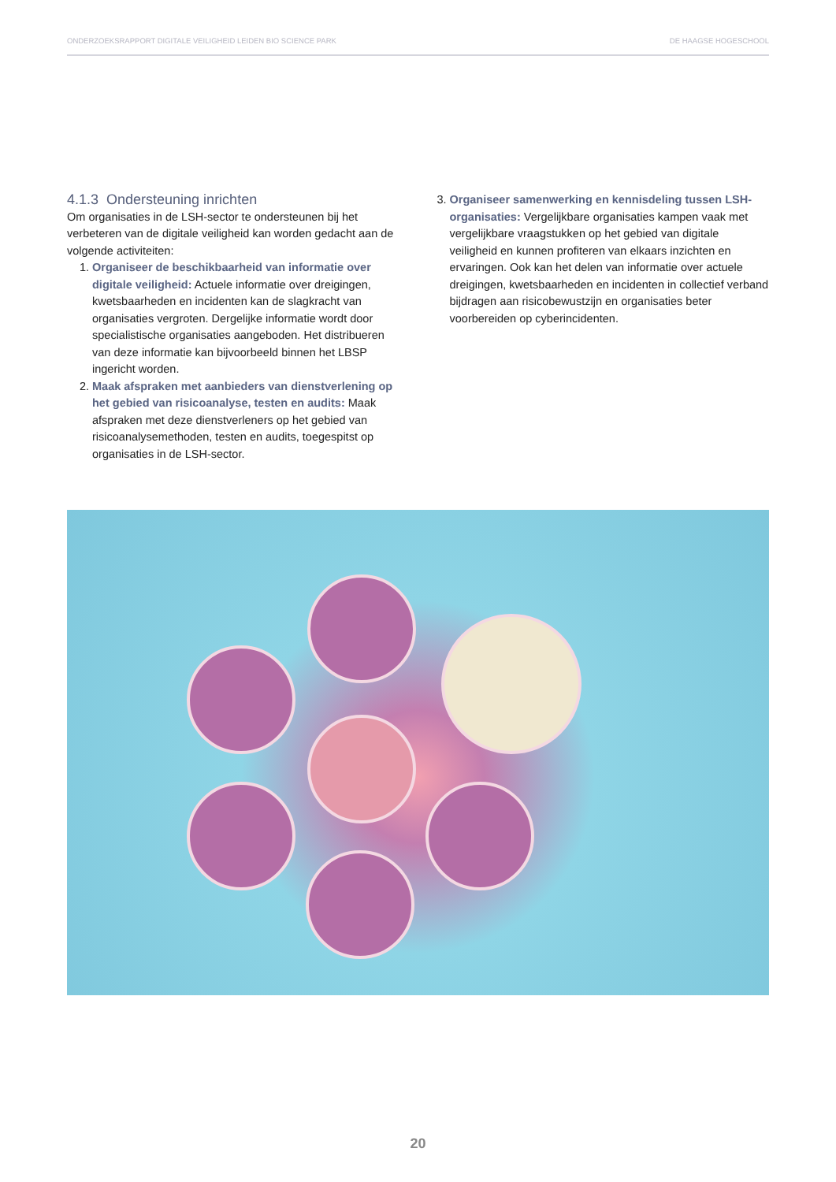ONDERZOEKSRAPPORT DIGITALE VEILIGHEID LEIDEN BIO SCIENCE PARK DE HAAGSE HOGESCHOOL
4.1.3 Ondersteuning inrichten
Om organisaties in de LSH-sector te ondersteunen bij het verbeteren van de digitale veiligheid kan worden gedacht aan de volgende activiteiten:
1. Organiseer de beschikbaarheid van informatie over digitale veiligheid: Actuele informatie over dreigingen, kwetsbaarheden en incidenten kan de slagkracht van organisaties vergroten. Dergelijke informatie wordt door specialistische organisaties aangeboden. Het distribueren van deze informatie kan bijvoorbeeld binnen het LBSP ingericht worden.
2. Maak afspraken met aanbieders van dienstverlening op het gebied van risicoanalyse, testen en audits: Maak afspraken met deze dienstverleners op het gebied van risicoanalysemethoden, testen en audits, toegespitst op organisaties in de LSH-sector.
3. Organiseer samenwerking en kennisdeling tussen LSH-organisaties: Vergelijkbare organisaties kampen vaak met vergelijkbare vraagstukken op het gebied van digitale veiligheid en kunnen profiteren van elkaars inzichten en ervaringen. Ook kan het delen van informatie over actuele dreigingen, kwetsbaarheden en incidenten in collectief verband bijdragen aan risicobewustzijn en organisaties beter voorbereiden op cyberincidenten.
20